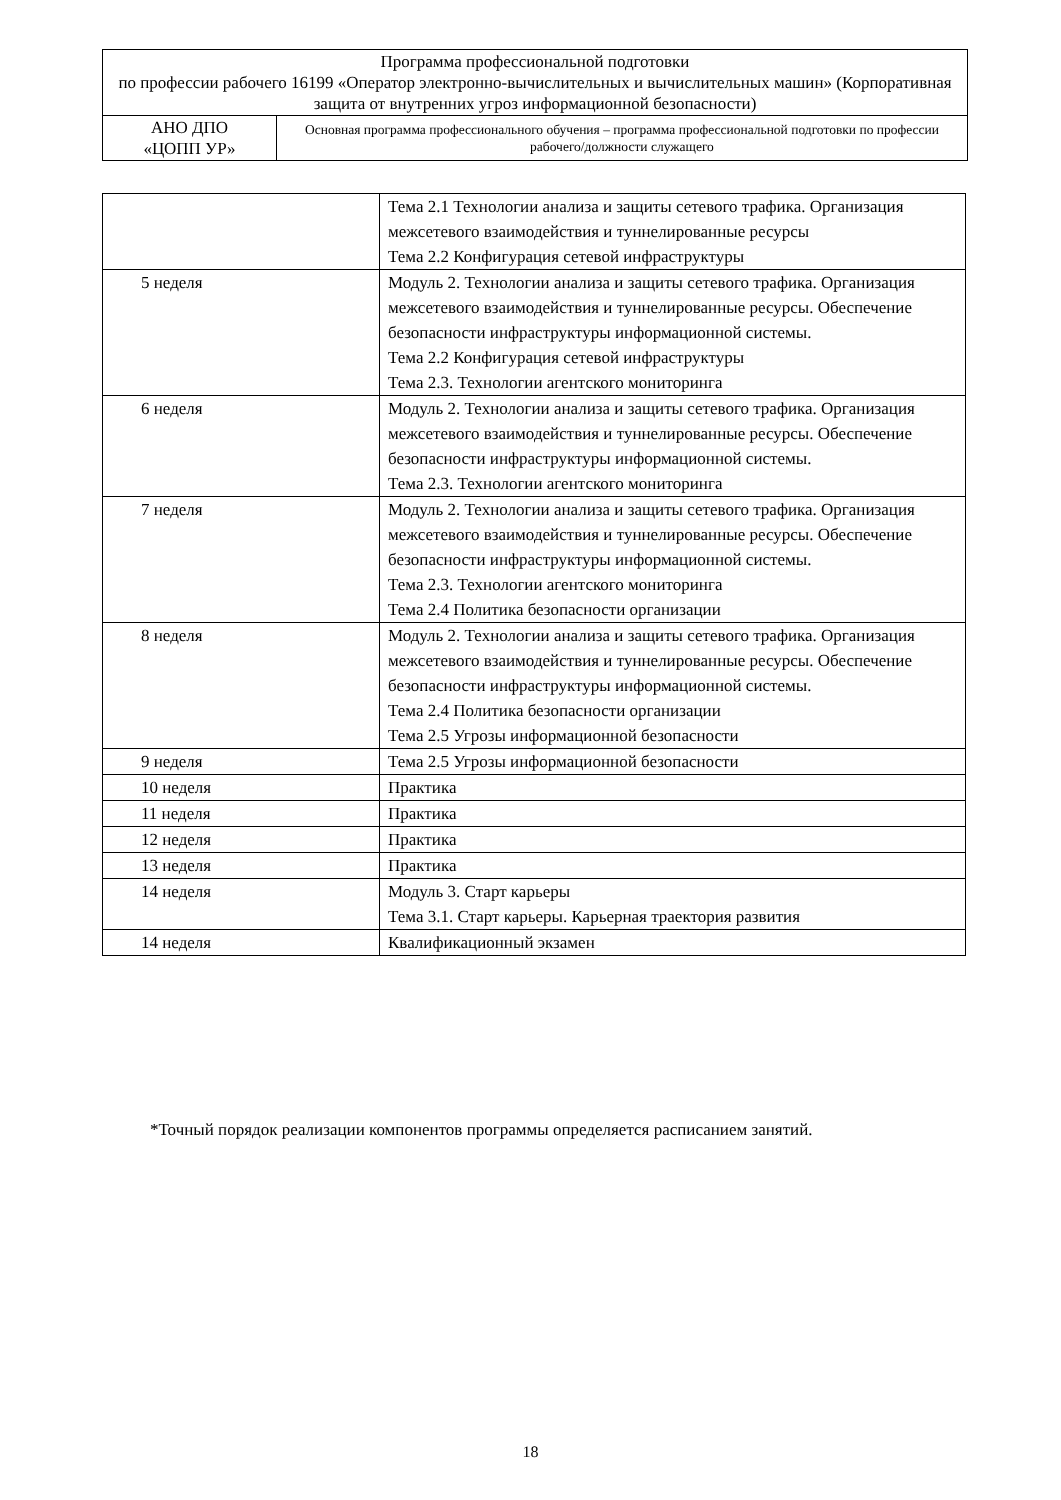| Программа профессиональной подготовки по профессии рабочего 16199 «Оператор электронно-вычислительных и вычислительных машин» (Корпоративная защита от внутренних угроз информационной безопасности) | |
| АНО ДПО «ЦОПП УР» | Основная программа профессионального обучения – программа профессиональной подготовки по профессии рабочего/должности служащего |
| | Тема 2.1 Технологии анализа и защиты сетевого трафика. Организация межсетевого взаимодействия и туннелированные ресурсы Тема 2.2 Конфигурация сетевой инфраструктуры |
| 5 неделя | Модуль 2. Технологии анализа и защиты сетевого трафика. Организация межсетевого взаимодействия и туннелированные ресурсы. Обеспечение безопасности инфраструктуры информационной системы. Тема 2.2 Конфигурация сетевой инфраструктуры Тема 2.3. Технологии агентского мониторинга |
| 6 неделя | Модуль 2. Технологии анализа и защиты сетевого трафика. Организация межсетевого взаимодействия и туннелированные ресурсы. Обеспечение безопасности инфраструктуры информационной системы. Тема 2.3. Технологии агентского мониторинга |
| 7 неделя | Модуль 2. Технологии анализа и защиты сетевого трафика. Организация межсетевого взаимодействия и туннелированные ресурсы. Обеспечение безопасности инфраструктуры информационной системы. Тема 2.3. Технологии агентского мониторинга Тема 2.4 Политика безопасности организации |
| 8 неделя | Модуль 2. Технологии анализа и защиты сетевого трафика. Организация межсетевого взаимодействия и туннелированные ресурсы. Обеспечение безопасности инфраструктуры информационной системы. Тема 2.4 Политика безопасности организации Тема 2.5 Угрозы информационной безопасности |
| 9 неделя | Тема 2.5 Угрозы информационной безопасности |
| 10 неделя | Практика |
| 11 неделя | Практика |
| 12 неделя | Практика |
| 13 неделя | Практика |
| 14 неделя | Модуль 3. Старт карьеры Тема 3.1. Старт карьеры. Карьерная траектория развития |
| 14 неделя | Квалификационный экзамен |
*Точный порядок реализации компонентов программы определяется расписанием занятий.
18